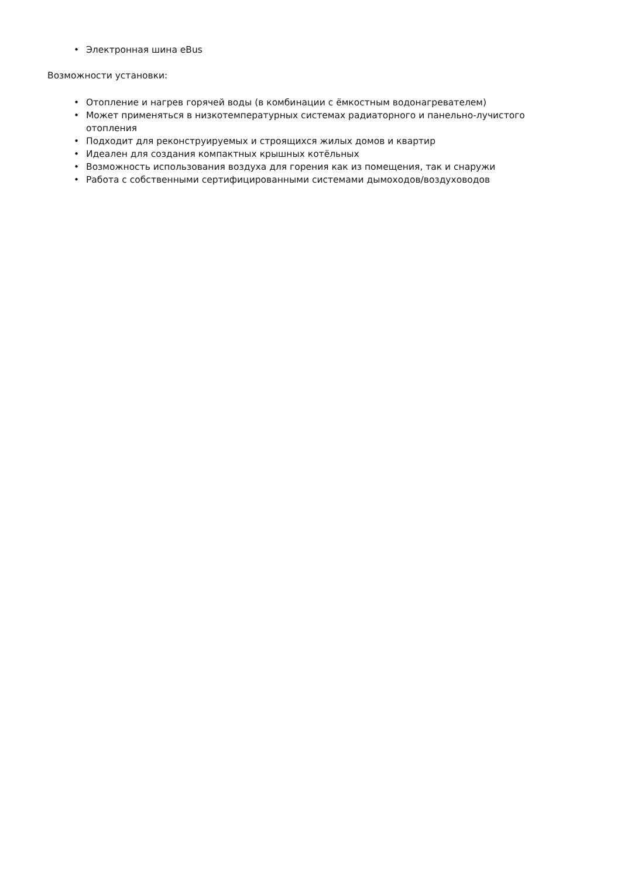• Электронная шина eBus
Возможности установки:
• Отопление и нагрев горячей воды (в комбинации с ёмкостным водонагревателем)
• Может применяться в низкотемпературных системах радиаторного и панельно-лучистого отопления
• Подходит для реконструируемых и строящихся жилых домов и квартир
• Идеален для создания компактных крышных котёльных
• Возможность использования воздуха для горения как из помещения, так и снаружи
• Работа с собственными сертифицированными системами дымоходов/воздуховодов